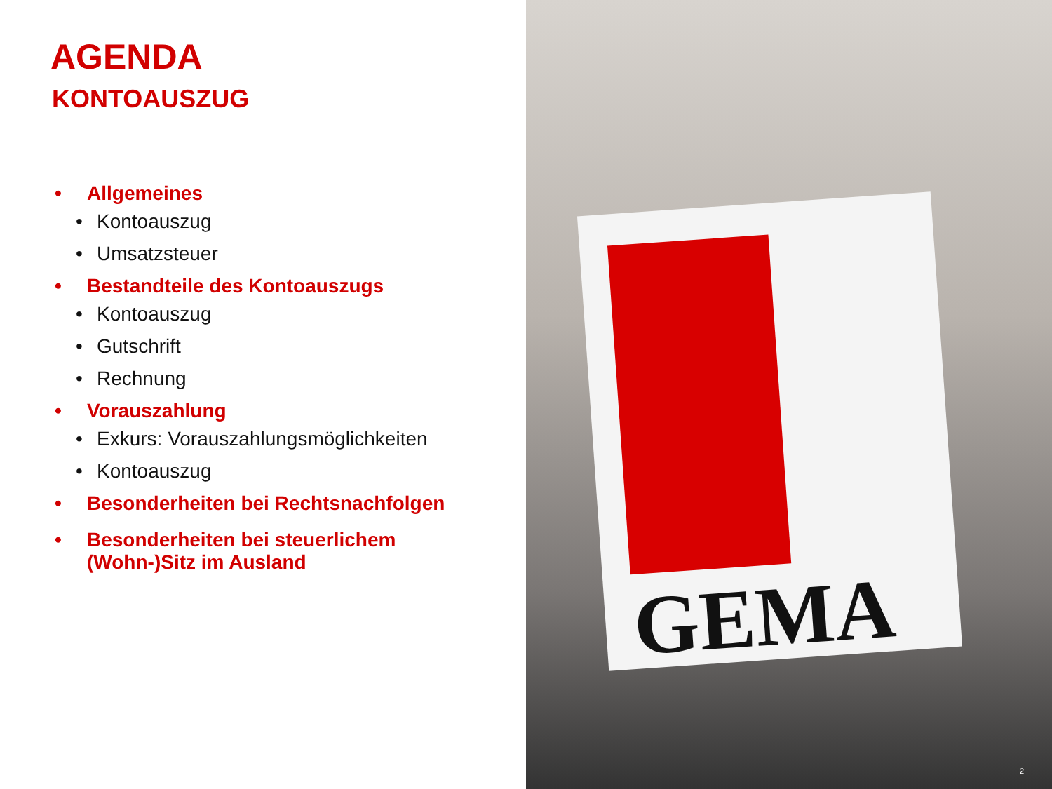AGENDA
KONTOAUSZUG
• Allgemeines
• Kontoauszug
• Umsatzsteuer
• Bestandteile des Kontoauszugs
• Kontoauszug
• Gutschrift
• Rechnung
• Vorauszahlung
• Exkurs: Vorauszahlungsmöglichkeiten
• Kontoauszug
• Besonderheiten bei Rechtsnachfolgen
• Besonderheiten bei steuerlichem (Wohn-)Sitz im Ausland
GEMA
2